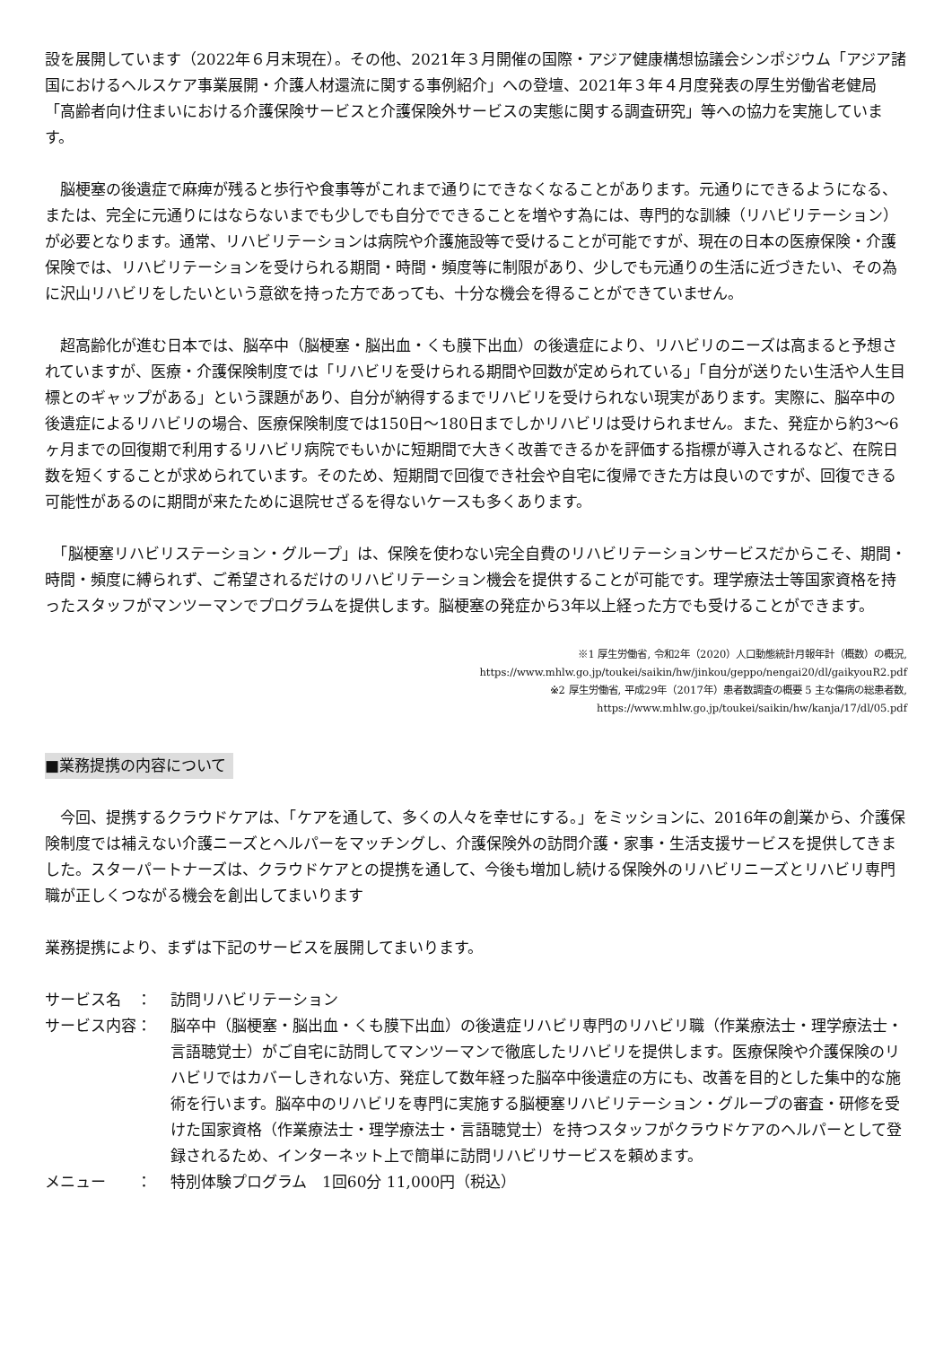設を展開しています（2022年６月末現在）。その他、2021年３月開催の国際・アジア健康構想協議会シンポジウム「アジア諸国におけるヘルスケア事業展開・介護人材還流に関する事例紹介」への登壇、2021年３年４月度発表の厚生労働省老健局「高齢者向け住まいにおける介護保険サービスと介護保険外サービスの実態に関する調査研究」等への協力を実施しています。
　脳梗塞の後遺症で麻痺が残ると歩行や食事等がこれまで通りにできなくなることがあります。元通りにできるようになる、または、完全に元通りにはならないまでも少しでも自分でできることを増やす為には、専門的な訓練（リハビリテーション）が必要となります。通常、リハビリテーションは病院や介護施設等で受けることが可能ですが、現在の日本の医療保険・介護保険では、リハビリテーションを受けられる期間・時間・頻度等に制限があり、少しでも元通りの生活に近づきたい、その為に沢山リハビリをしたいという意欲を持った方であっても、十分な機会を得ることができていません。
　超高齢化が進む日本では、脳卒中（脳梗塞・脳出血・くも膜下出血）の後遺症により、リハビリのニーズは高まると予想されていますが、医療・介護保険制度では「リハビリを受けられる期間や回数が定められている」「自分が送りたい生活や人生目標とのギャップがある」という課題があり、自分が納得するまでリハビリを受けられない現実があります。実際に、脳卒中の後遺症によるリハビリの場合、医療保険制度では150日〜180日までしかリハビリは受けられません。また、発症から約3〜6ヶ月までの回復期で利用するリハビリ病院でもいかに短期間で大きく改善できるかを評価する指標が導入されるなど、在院日数を短くすることが求められています。そのため、短期間で回復でき社会や自宅に復帰できた方は良いのですが、回復できる可能性があるのに期間が来たために退院せざるを得ないケースも多くあります。
　「脳梗塞リハビリステーション・グループ」は、保険を使わない完全自費のリハビリテーションサービスだからこそ、期間・時間・頻度に縛られず、ご希望されるだけのリハビリテーション機会を提供することが可能です。理学療法士等国家資格を持ったスタッフがマンツーマンでプログラムを提供します。脳梗塞の発症から3年以上経った方でも受けることができます。
※1 厚生労働省, 令和2年（2020）人口動態統計月報年計（概数）の概況,
https://www.mhlw.go.jp/toukei/saikin/hw/jinkou/geppo/nengai20/dl/gaikyouR2.pdf
※2 厚生労働省, 平成29年（2017年）患者数調査の概要 5 主な傷病の総患者数,
https://www.mhlw.go.jp/toukei/saikin/hw/kanja/17/dl/05.pdf
■業務提携の内容について
　今回、提携するクラウドケアは、「ケアを通して、多くの人々を幸せにする。」をミッションに、2016年の創業から、介護保険制度では補えない介護ニーズとヘルパーをマッチングし、介護保険外の訪問介護・家事・生活支援サービスを提供してきました。スターパートナーズは、クラウドケアとの提携を通して、今後も増加し続ける保険外のリハビリニーズとリハビリ専門職が正しくつながる機会を創出してまいります
業務提携により、まずは下記のサービスを展開してまいります。
サービス名　： 訪問リハビリテーション
サービス内容： 脳卒中（脳梗塞・脳出血・くも膜下出血）の後遺症リハビリ専門のリハビリ職（作業療法士・理学療法士・言語聴覚士）がご自宅に訪問してマンツーマンで徹底したリハビリを提供します。医療保険や介護保険のリハビリではカバーしきれない方、発症して数年経った脳卒中後遺症の方にも、改善を目的とした集中的な施術を行います。脳卒中のリハビリを専門に実施する脳梗塞リハビリテーション・グループの審査・研修を受けた国家資格（作業療法士・理学療法士・言語聴覚士）を持つスタッフがクラウドケアのヘルパーとして登録されるため、インターネット上で簡単に訪問リハビリサービスを頼めます。
メニュー　　： 特別体験プログラム　1回60分 11,000円（税込）